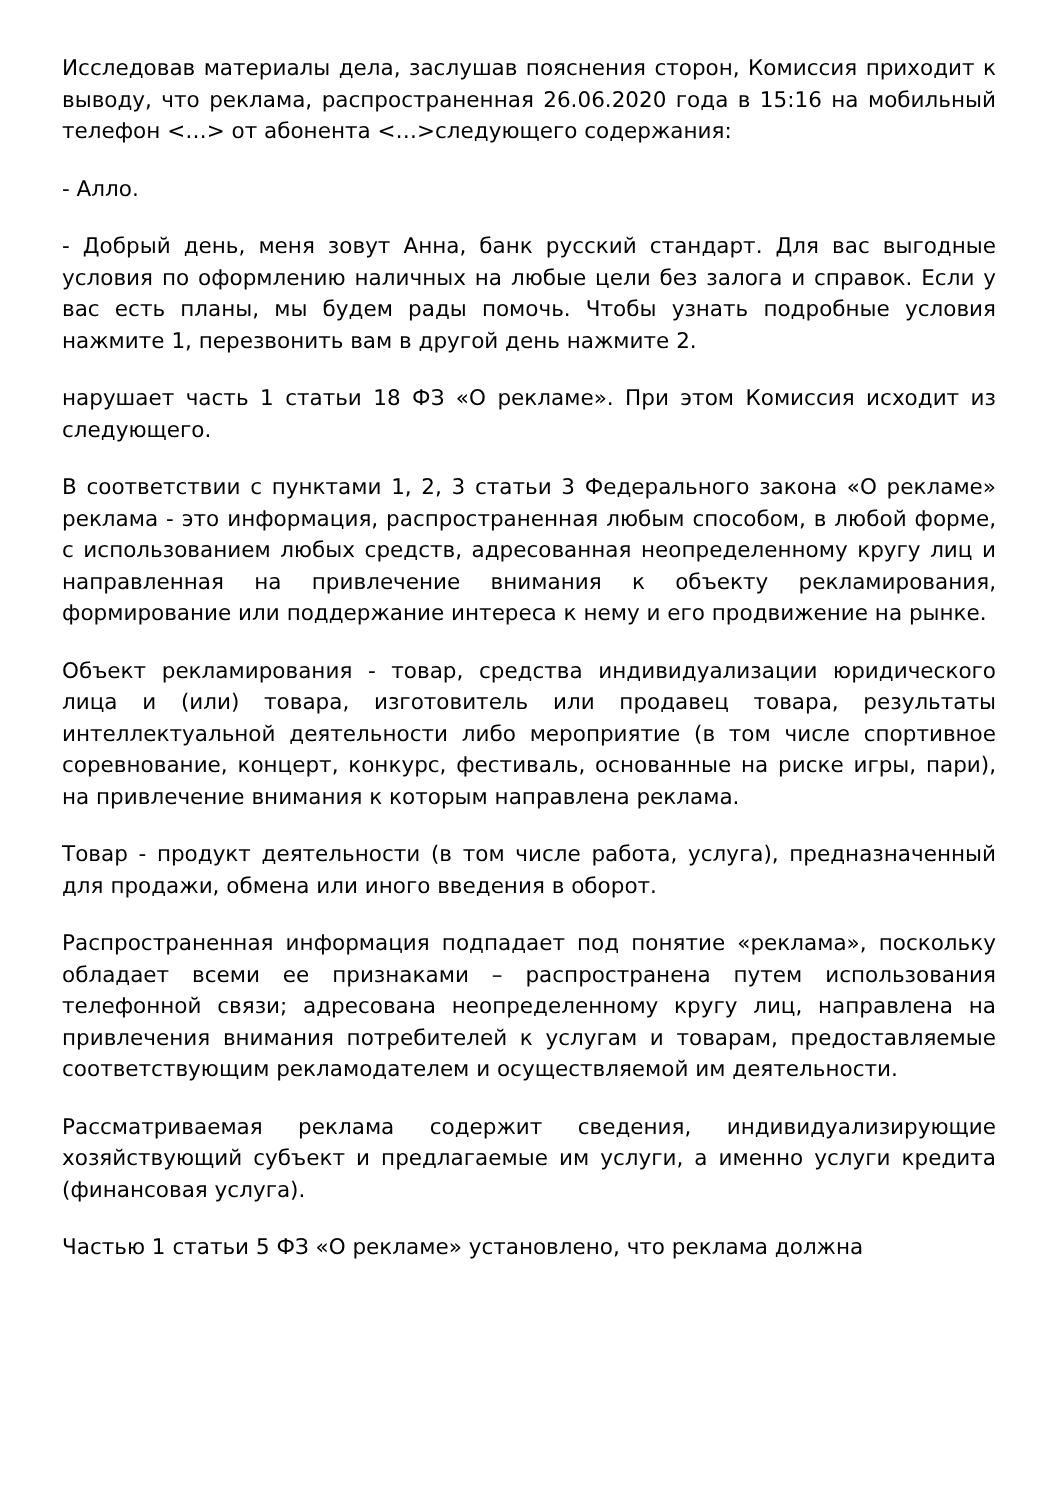Исследовав материалы дела, заслушав пояснения сторон, Комиссия приходит к выводу, что реклама, распространенная 26.06.2020 года в 15:16 на мобильный телефон <…> от абонента <…>следующего содержания:
- Алло.
- Добрый день, меня зовут Анна, банк русский стандарт. Для вас выгодные условия по оформлению наличных на любые цели без залога и справок. Если у вас есть планы, мы будем рады помочь. Чтобы узнать подробные условия нажмите 1, перезвонить вам в другой день нажмите 2.
нарушает часть 1 статьи 18 ФЗ «О рекламе». При этом Комиссия исходит из следующего.
В соответствии с пунктами 1, 2, 3 статьи 3 Федерального закона «О рекламе» реклама - это информация, распространенная любым способом, в любой форме, с использованием любых средств, адресованная неопределенному кругу лиц и направленная на привлечение внимания к объекту рекламирования, формирование или поддержание интереса к нему и его продвижение на рынке.
Объект рекламирования - товар, средства индивидуализации юридического лица и (или) товара, изготовитель или продавец товара, результаты интеллектуальной деятельности либо мероприятие (в том числе спортивное соревнование, концерт, конкурс, фестиваль, основанные на риске игры, пари), на привлечение внимания к которым направлена реклама.
Товар - продукт деятельности (в том числе работа, услуга), предназначенный для продажи, обмена или иного введения в оборот.
Распространенная информация подпадает под понятие «реклама», поскольку обладает всеми ее признаками – распространена путем использования телефонной связи; адресована неопределенному кругу лиц, направлена на привлечения внимания потребителей к услугам и товарам, предоставляемые соответствующим рекламодателем и осуществляемой им деятельности.
Рассматриваемая реклама содержит сведения, индивидуализирующие хозяйствующий субъект и предлагаемые им услуги, а именно услуги кредита (финансовая услуга).
Частью 1 статьи 5 ФЗ «О рекламе» установлено, что реклама должна